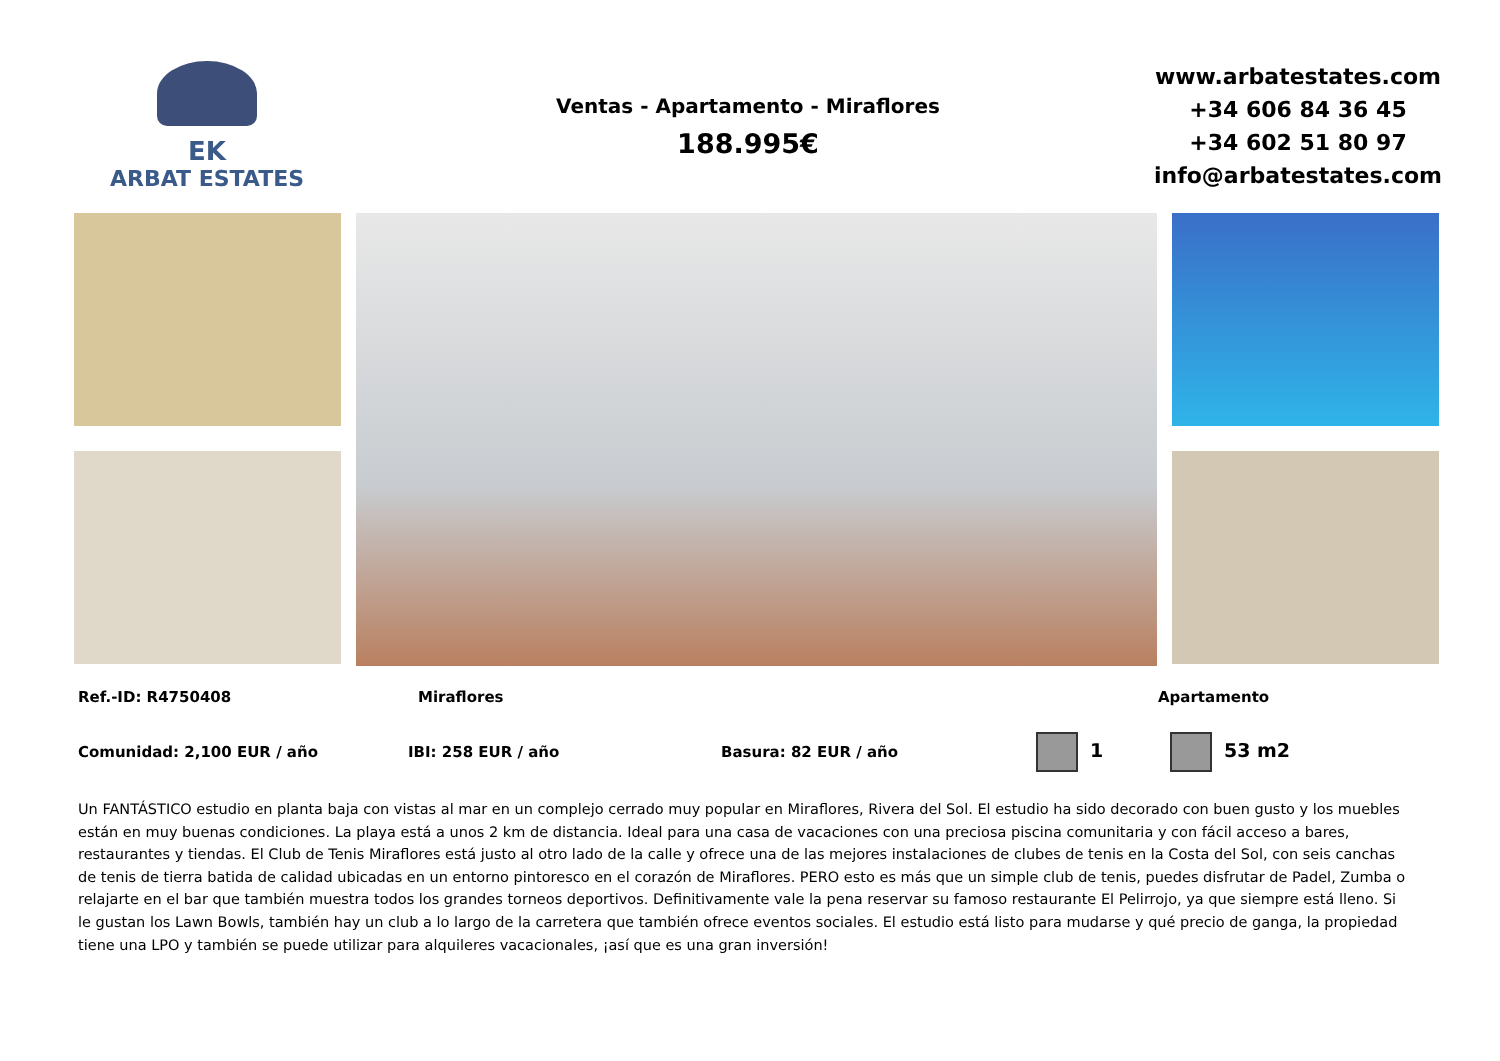EK
ARBAT ESTATES
Ventas - Apartamento - Miraflores
188.995€
www.arbatestates.com
+34 606 84 36 45
+34 602 51 80 97
info@arbatestates.com
Ref.-ID: R4750408 Miraflores Apartamento
Comunidad: 2,100 EUR / año IBI: 258 EUR / año Basura: 82 EUR / año 1 53 m2
Un FANTÁSTICO estudio en planta baja con vistas al mar en un complejo cerrado muy popular en Miraflores, Rivera del Sol. El estudio ha sido decorado con buen gusto y los muebles están en muy buenas condiciones. La playa está a unos 2 km de distancia. Ideal para una casa de vacaciones con una preciosa piscina comunitaria y con fácil acceso a bares, restaurantes y tiendas. El Club de Tenis Miraflores está justo al otro lado de la calle y ofrece una de las mejores instalaciones de clubes de tenis en la Costa del Sol, con seis canchas de tenis de tierra batida de calidad ubicadas en un entorno pintoresco en el corazón de Miraflores. PERO esto es más que un simple club de tenis, puedes disfrutar de Padel, Zumba o relajarte en el bar que también muestra todos los grandes torneos deportivos. Definitivamente vale la pena reservar su famoso restaurante El Pelirrojo, ya que siempre está lleno. Si le gustan los Lawn Bowls, también hay un club a lo largo de la carretera que también ofrece eventos sociales. El estudio está listo para mudarse y qué precio de ganga, la propiedad tiene una LPO y también se puede utilizar para alquileres vacacionales, ¡así que es una gran inversión!